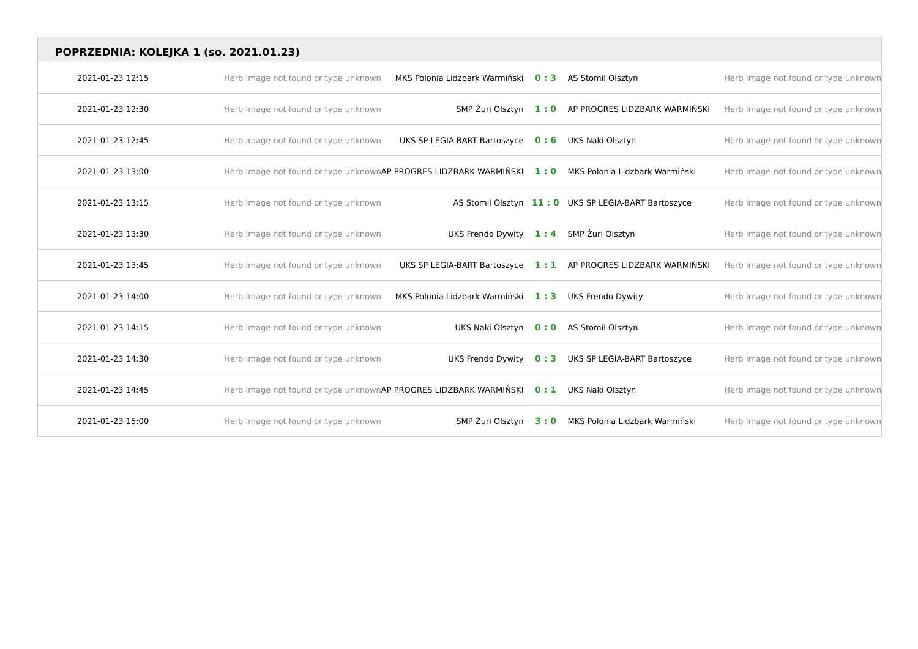POPRZEDNIA: KOLEJKA 1 (so. 2021.01.23)
| 2021-01-23 12:15 | Herb Image not found or type unknown | MKS Polonia Lidzbark Warmiński | 0 : 3 | AS Stomil Olsztyn | Herb Image not found or type unknown |
| 2021-01-23 12:30 | Herb Image not found or type unknown | SMP Żuri Olsztyn | 1 : 0 | AP PROGRES LIDZBARK WARMIŃSKI | Herb Image not found or type unknown |
| 2021-01-23 12:45 | Herb Image not found or type unknown | UKS SP LEGIA-BART Bartoszyce | 0 : 6 | UKS Naki Olsztyn | Herb Image not found or type unknown |
| 2021-01-23 13:00 | Herb Image not found or type unknown | AP PROGRES LIDZBARK WARMIŃSKI | 1 : 0 | MKS Polonia Lidzbark Warmiński | Herb Image not found or type unknown |
| 2021-01-23 13:15 | Herb Image not found or type unknown | AS Stomil Olsztyn | 11 : 0 | UKS SP LEGIA-BART Bartoszyce | Herb Image not found or type unknown |
| 2021-01-23 13:30 | Herb Image not found or type unknown | UKS Frendo Dywity | 1 : 4 | SMP Żuri Olsztyn | Herb Image not found or type unknown |
| 2021-01-23 13:45 | Herb Image not found or type unknown | UKS SP LEGIA-BART Bartoszyce | 1 : 1 | AP PROGRES LIDZBARK WARMIŃSKI | Herb Image not found or type unknown |
| 2021-01-23 14:00 | Herb Image not found or type unknown | MKS Polonia Lidzbark Warmiński | 1 : 3 | UKS Frendo Dywity | Herb Image not found or type unknown |
| 2021-01-23 14:15 | Herb Image not found or type unknown | UKS Naki Olsztyn | 0 : 0 | AS Stomil Olsztyn | Herb Image not found or type unknown |
| 2021-01-23 14:30 | Herb Image not found or type unknown | UKS Frendo Dywity | 0 : 3 | UKS SP LEGIA-BART Bartoszyce | Herb Image not found or type unknown |
| 2021-01-23 14:45 | Herb Image not found or type unknown | AP PROGRES LIDZBARK WARMIŃSKI | 0 : 1 | UKS Naki Olsztyn | Herb Image not found or type unknown |
| 2021-01-23 15:00 | Herb Image not found or type unknown | SMP Żuri Olsztyn | 3 : 0 | MKS Polonia Lidzbark Warmiński | Herb Image not found or type unknown |